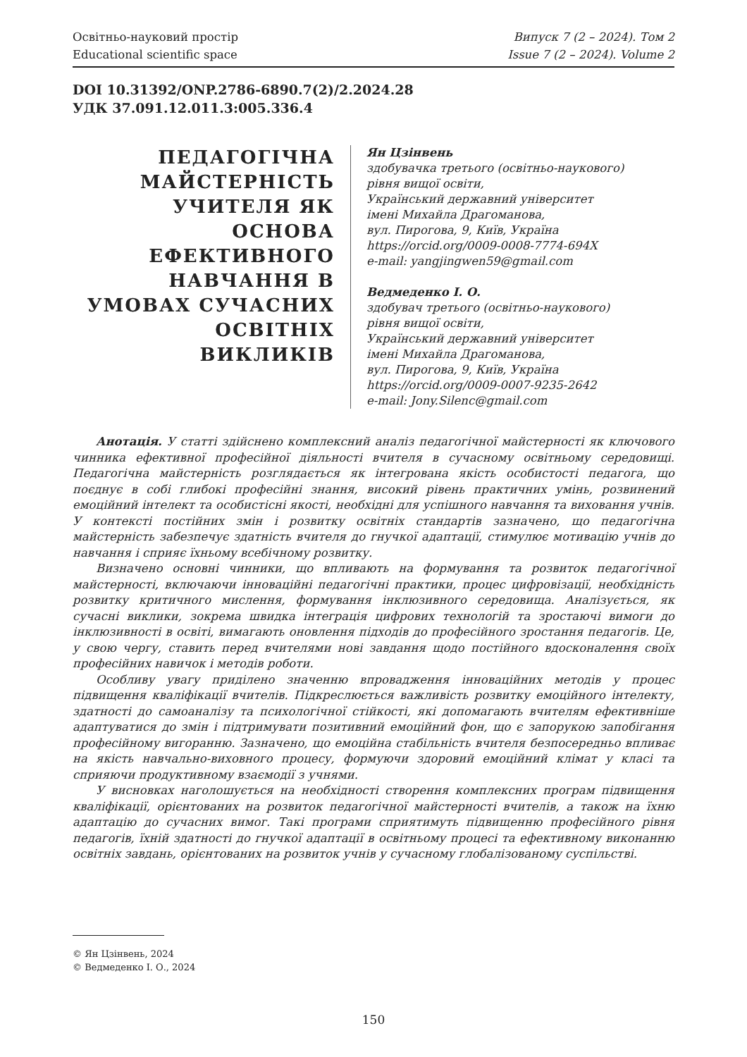Освітньо-науковий простір
Educational scientific space
Випуск 7 (2 – 2024). Том 2
Issue 7 (2 – 2024). Volume 2
DOI 10.31392/ONP.2786-6890.7(2)/2.2024.28
УДК 37.091.12.011.3:005.336.4
ПЕДАГОГІЧНА МАЙСТЕРНІСТЬ УЧИТЕЛЯ ЯК ОСНОВА ЕФЕКТИВНОГО НАВЧАННЯ В УМОВАХ СУЧАСНИХ ОСВІТНІХ ВИКЛИКІВ
Ян Цзінвень
здобувачка третього (освітньо-наукового)
рівня вищої освіти,
Український державний університет
імені Михайла Драгоманова,
вул. Пирогова, 9, Київ, Україна
https://orcid.org/0009-0008-7774-694X
e-mail: yangjingwen59@gmail.com
Ведмеденко І. О.
здобувач третього (освітньо-наукового)
рівня вищої освіти,
Український державний університет
імені Михайла Драгоманова,
вул. Пирогова, 9, Київ, Україна
https://orcid.org/0009-0007-9235-2642
e-mail: Jony.Silenc@gmail.com
Анотація. У статті здійснено комплексний аналіз педагогічної майстерності як ключового чинника ефективної професійної діяльності вчителя в сучасному освітньому середовищі. Педагогічна майстерність розглядається як інтегрована якість особистості педагога, що поєднує в собі глибокі професійні знання, високий рівень практичних умінь, розвинений емоційний інтелект та особистісні якості, необхідні для успішного навчання та виховання учнів. У контексті постійних змін і розвитку освітніх стандартів зазначено, що педагогічна майстерність забезпечує здатність вчителя до гнучкої адаптації, стимулює мотивацію учнів до навчання і сприяє їхньому всебічному розвитку.
Визначено основні чинники, що впливають на формування та розвиток педагогічної майстерності, включаючи інноваційні педагогічні практики, процес цифровізації, необхідність розвитку критичного мислення, формування інклюзивного середовища. Аналізується, як сучасні виклики, зокрема швидка інтеграція цифрових технологій та зростаючі вимоги до інклюзивності в освіті, вимагають оновлення підходів до професійного зростання педагогів. Це, у свою чергу, ставить перед вчителями нові завдання щодо постійного вдосконалення своїх професійних навичок і методів роботи.
Особливу увагу приділено значенню впровадження інноваційних методів у процес підвищення кваліфікації вчителів. Підкреслюється важливість розвитку емоційного інтелекту, здатності до самоаналізу та психологічної стійкості, які допомагають вчителям ефективніше адаптуватися до змін і підтримувати позитивний емоційний фон, що є запорукою запобігання професійному вигоранню. Зазначено, що емоційна стабільність вчителя безпосередньо впливає на якість навчально-виховного процесу, формуючи здоровий емоційний клімат у класі та сприяючи продуктивному взаємодії з учнями.
У висновках наголошується на необхідності створення комплексних програм підвищення кваліфікації, орієнтованих на розвиток педагогічної майстерності вчителів, а також на їхню адаптацію до сучасних вимог. Такі програми сприятимуть підвищенню професійного рівня педагогів, їхній здатності до гнучкої адаптації в освітньому процесі та ефективному виконанню освітніх завдань, орієнтованих на розвиток учнів у сучасному глобалізованому суспільстві.
© Ян Цзінвень, 2024
© Ведмеденко І. О., 2024
150